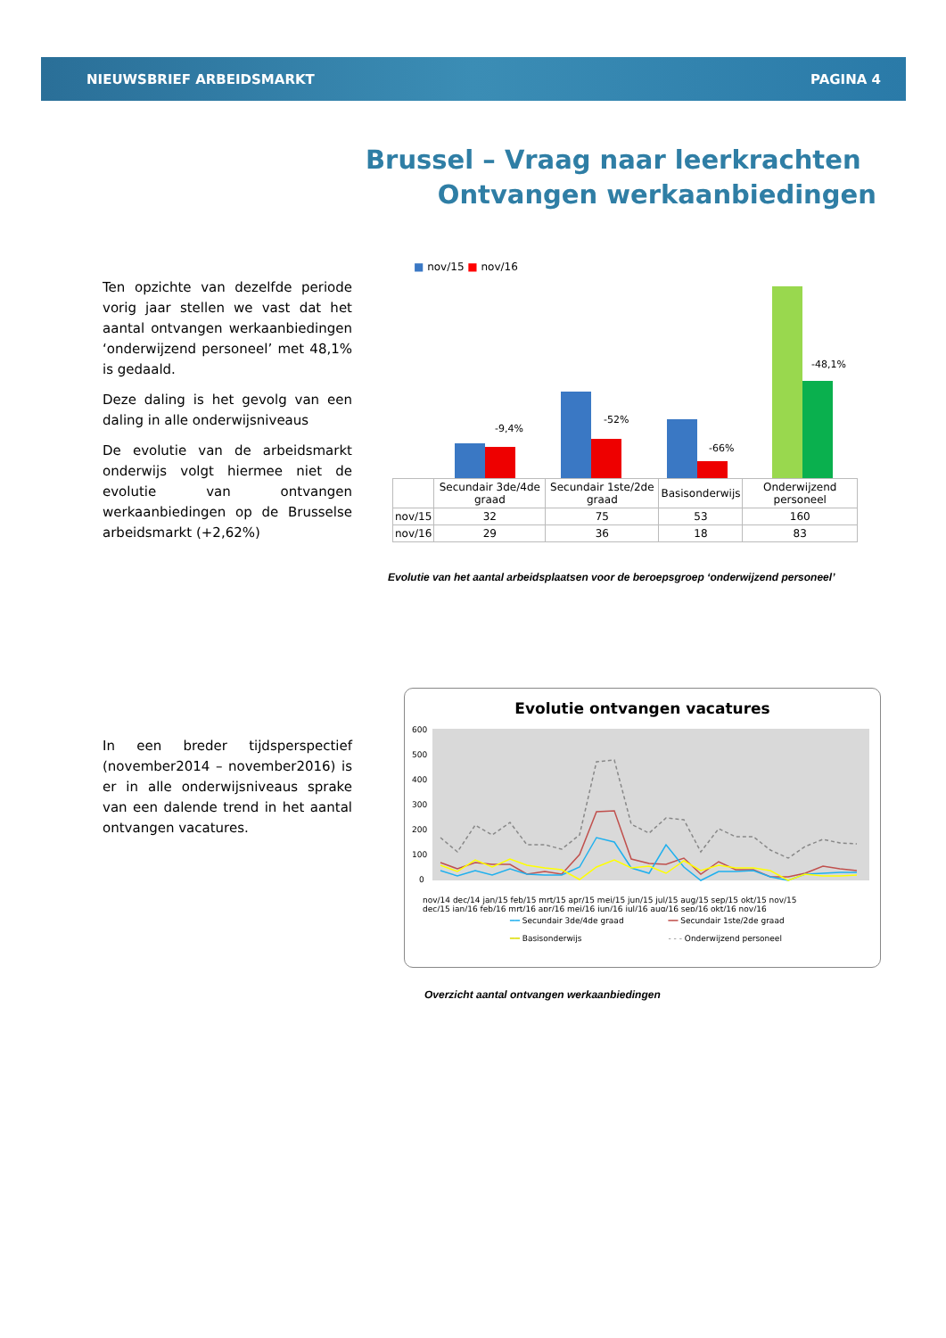NIEUWSBRIEF ARBEIDSMARKT PAGINA 4
Brussel – Vraag naar leerkrachten
Ontvangen werkaanbiedingen
Ten opzichte van dezelfde periode vorig jaar stellen we vast dat het aantal ontvangen werkaanbiedingen ‘onderwijzend personeel’ met 48,1% is gedaald.
Deze daling is het gevolg van een daling in alle onderwijsniveaus
De evolutie van de arbeidsmarkt onderwijs volgt hiermee niet de evolutie van ontvangen werkaanbiedingen op de Brusselse arbeidsmarkt (+2,62%)
■ nov/15 ■ nov/16
-9,4%
-52%
-66%
-48,1%
| | Secundair 3de/4de graad | Secundair 1ste/2de graad | Basisonderwijs | Onderwijzend personeel |
| --- | --- | --- | --- | --- |
| nov/15 | 32 | 75 | 53 | 160 |
| nov/16 | 29 | 36 | 18 | 83 |
Evolutie van het aantal arbeidsplaatsen voor de beroepsgroep ‘onderwijzend personeel’
In een breder tijdsperspectief (november2014 – november2016) is er in alle onderwijsniveaus sprake van een dalende trend in het aantal ontvangen vacatures.
Evolutie ontvangen vacatures
600
500
400
300
200
100
0
nov/14 dec/14 jan/15 feb/15 mrt/15 apr/15 mei/15 jun/15 jul/15 aug/15 sep/15 okt/15 nov/15
dec/15 jan/16 feb/16 mrt/16 apr/16 mei/16 jun/16 jul/16 aug/16 sep/16 okt/16 nov/16
━━ Secundair 3de/4de graad ━━ Secundair 1ste/2de graad ━━ Basisonderwijs - - - Onderwijzend personeel
Overzicht aantal ontvangen werkaanbiedingen